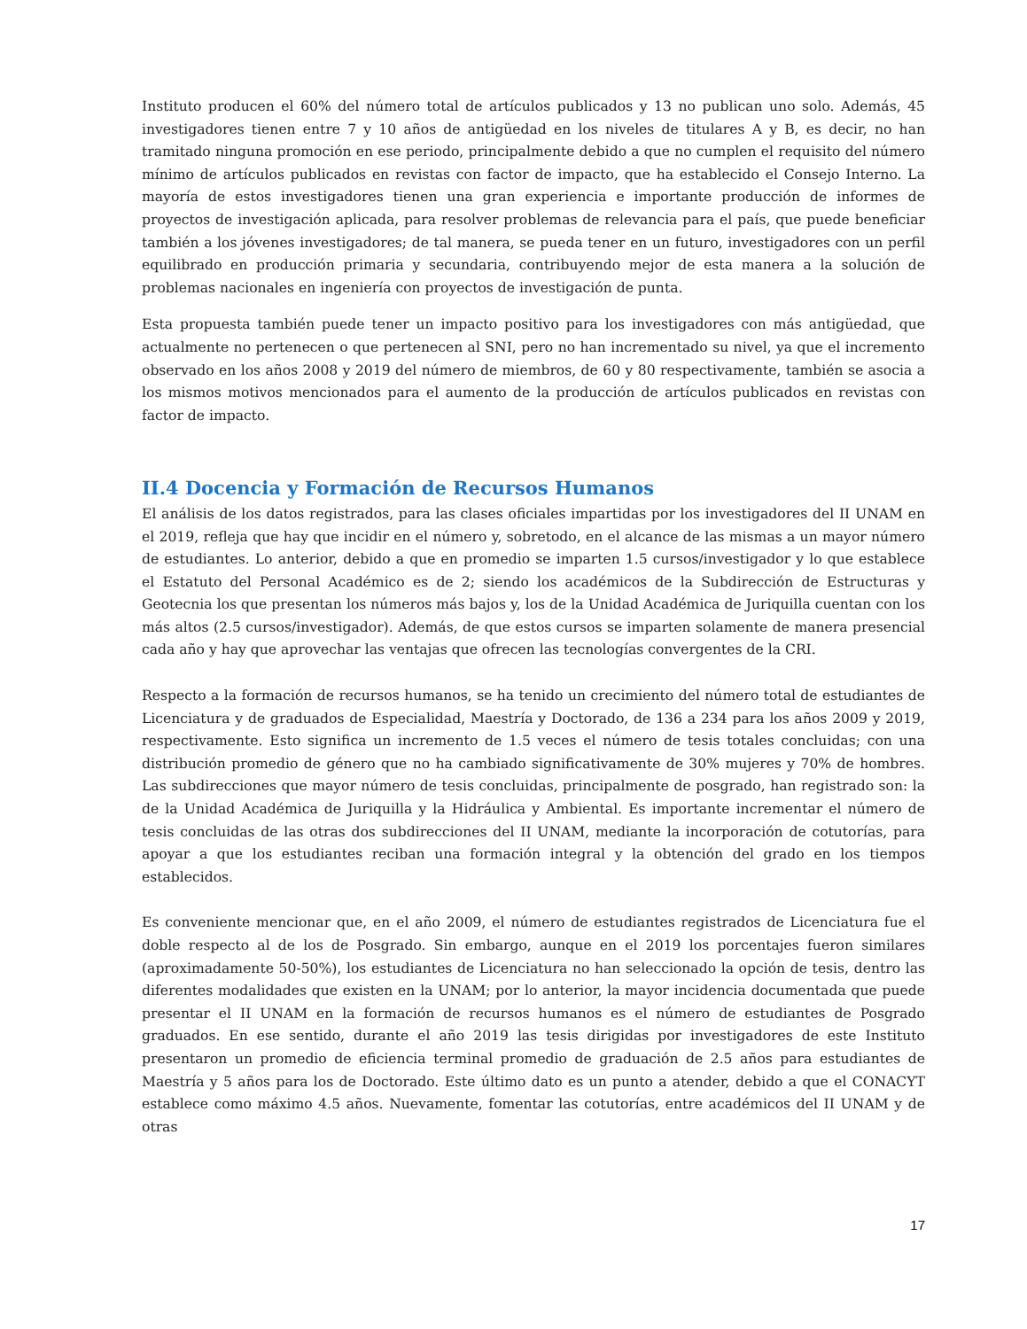Instituto producen el 60% del número total de artículos publicados y 13 no publican uno solo. Además, 45 investigadores tienen entre 7 y 10 años de antigüedad en los niveles de titulares A y B, es decir, no han tramitado ninguna promoción en ese periodo, principalmente debido a que no cumplen el requisito del número mínimo de artículos publicados en revistas con factor de impacto, que ha establecido el Consejo Interno. La mayoría de estos investigadores tienen una gran experiencia e importante producción de informes de proyectos de investigación aplicada, para resolver problemas de relevancia para el país, que puede beneficiar también a los jóvenes investigadores; de tal manera, se pueda tener en un futuro, investigadores con un perfil equilibrado en producción primaria y secundaria, contribuyendo mejor de esta manera a la solución de problemas nacionales en ingeniería con proyectos de investigación de punta.
Esta propuesta también puede tener un impacto positivo para los investigadores con más antigüedad, que actualmente no pertenecen o que pertenecen al SNI, pero no han incrementado su nivel, ya que el incremento observado en los años 2008 y 2019 del número de miembros, de 60 y 80 respectivamente, también se asocia a los mismos motivos mencionados para el aumento de la producción de artículos publicados en revistas con factor de impacto.
II.4 Docencia y Formación de Recursos Humanos
El análisis de los datos registrados, para las clases oficiales impartidas por los investigadores del II UNAM en el 2019, refleja que hay que incidir en el número y, sobretodo, en el alcance de las mismas a un mayor número de estudiantes. Lo anterior, debido a que en promedio se imparten 1.5 cursos/investigador y lo que establece el Estatuto del Personal Académico es de 2; siendo los académicos de la Subdirección de Estructuras y Geotecnia los que presentan los números más bajos y, los de la Unidad Académica de Juriquilla cuentan con los más altos (2.5 cursos/investigador). Además, de que estos cursos se imparten solamente de manera presencial cada año y hay que aprovechar las ventajas que ofrecen las tecnologías convergentes de la CRI.
Respecto a la formación de recursos humanos, se ha tenido un crecimiento del número total de estudiantes de Licenciatura y de graduados de Especialidad, Maestría y Doctorado, de 136 a 234 para los años 2009 y 2019, respectivamente. Esto significa un incremento de 1.5 veces el número de tesis totales concluidas; con una distribución promedio de género que no ha cambiado significativamente de 30% mujeres y 70% de hombres. Las subdirecciones que mayor número de tesis concluidas, principalmente de posgrado, han registrado son: la de la Unidad Académica de Juriquilla y la Hidráulica y Ambiental. Es importante incrementar el número de tesis concluidas de las otras dos subdirecciones del II UNAM, mediante la incorporación de cotutorías, para apoyar a que los estudiantes reciban una formación integral y la obtención del grado en los tiempos establecidos.
Es conveniente mencionar que, en el año 2009, el número de estudiantes registrados de Licenciatura fue el doble respecto al de los de Posgrado. Sin embargo, aunque en el 2019 los porcentajes fueron similares (aproximadamente 50-50%), los estudiantes de Licenciatura no han seleccionado la opción de tesis, dentro las diferentes modalidades que existen en la UNAM; por lo anterior, la mayor incidencia documentada que puede presentar el II UNAM en la formación de recursos humanos es el número de estudiantes de Posgrado graduados. En ese sentido, durante el año 2019 las tesis dirigidas por investigadores de este Instituto presentaron un promedio de eficiencia terminal promedio de graduación de 2.5 años para estudiantes de Maestría y 5 años para los de Doctorado. Este último dato es un punto a atender, debido a que el CONACYT establece como máximo 4.5 años. Nuevamente, fomentar las cotutorías, entre académicos del II UNAM y de otras
17